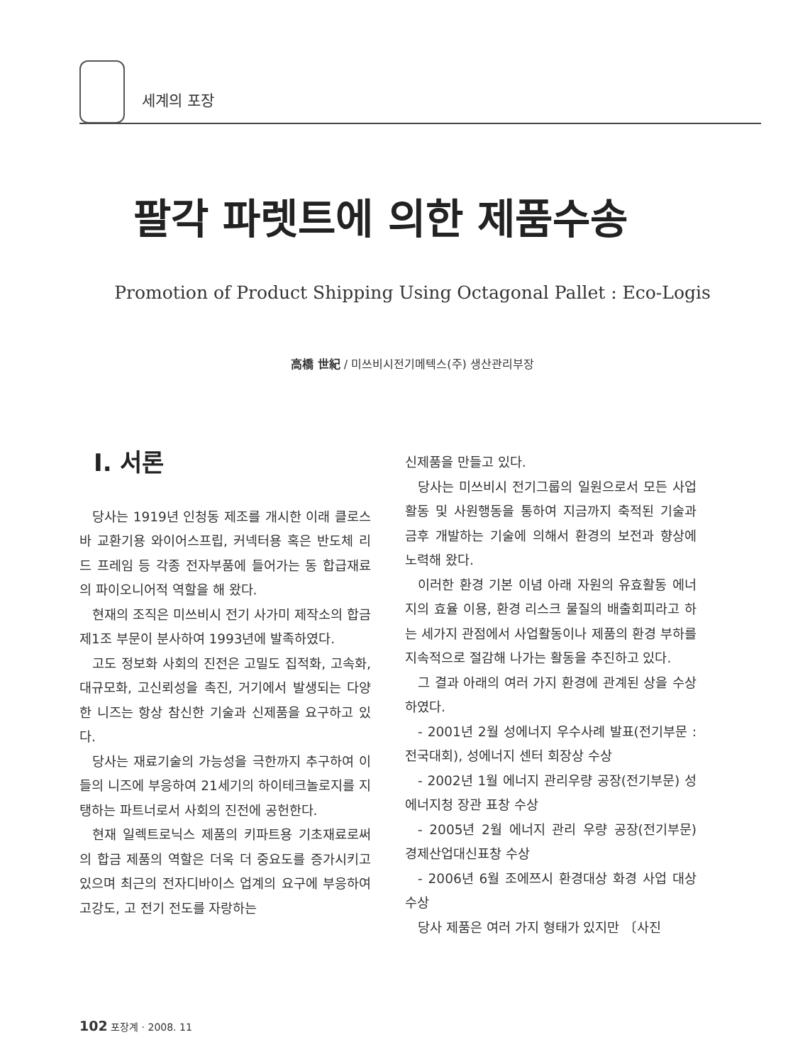세계의 포장
팔각 파렛트에 의한 제품수송
Promotion of Product Shipping Using Octagonal Pallet : Eco-Logis
高橋 世紀 / 미쓰비시전기메텍스(주) 생산관리부장
Ⅰ. 서론
당사는 1919년 인청동 제조를 개시한 이래 클로스바 교환기용 와이어스프립, 커넥터용 혹은 반도체 리드 프레임 등 각종 전자부품에 들어가는 동 합급재료의 파이오니어적 역할을 해 왔다.
현재의 조직은 미쓰비시 전기 사가미 제작소의 합금 제1조 부문이 분사하여 1993년에 발족하였다.
고도 정보화 사회의 진전은 고밀도 집적화, 고속화, 대규모화, 고신뢰성을 촉진, 거기에서 발생되는 다양한 니즈는 항상 참신한 기술과 신제품을 요구하고 있다.
당사는 재료기술의 가능성을 극한까지 추구하여 이들의 니즈에 부응하여 21세기의 하이테크놀로지를 지탱하는 파트너로서 사회의 진전에 공헌한다.
현재 일렉트로닉스 제품의 키파트용 기초재료로써의 합금 제품의 역할은 더욱 더 중요도를 증가시키고 있으며 최근의 전자디바이스 업계의 요구에 부응하여 고강도, 고 전기 전도를 자랑하는
신제품을 만들고 있다.
당사는 미쓰비시 전기그룹의 일원으로서 모든 사업활동 및 사원행동을 통하여 지금까지 축적된 기술과 금후 개발하는 기술에 의해서 환경의 보전과 향상에 노력해 왔다.
이러한 환경 기본 이념 아래 자원의 유효활동 에너지의 효율 이용, 환경 리스크 물질의 배출회피라고 하는 세가지 관점에서 사업활동이나 제품의 환경 부하를 지속적으로 절감해 나가는 활동을 추진하고 있다.
그 결과 아래의 여러 가지 환경에 관계된 상을 수상하였다.
- 2001년 2월 성에너지 우수사례 발표(전기부문 : 전국대회), 성에너지 센터 회장상 수상
- 2002년 1월 에너지 관리우량 공장(전기부문) 성에너지청 장관 표창 수상
- 2005년 2월 에너지 관리 우량 공장(전기부문) 경제산업대신표창 수상
- 2006년 6월 조에쯔시 환경대상 화경 사업 대상 수상
당사 제품은 여러 가지 형태가 있지만 〔사진
102 포장계 · 2008. 11